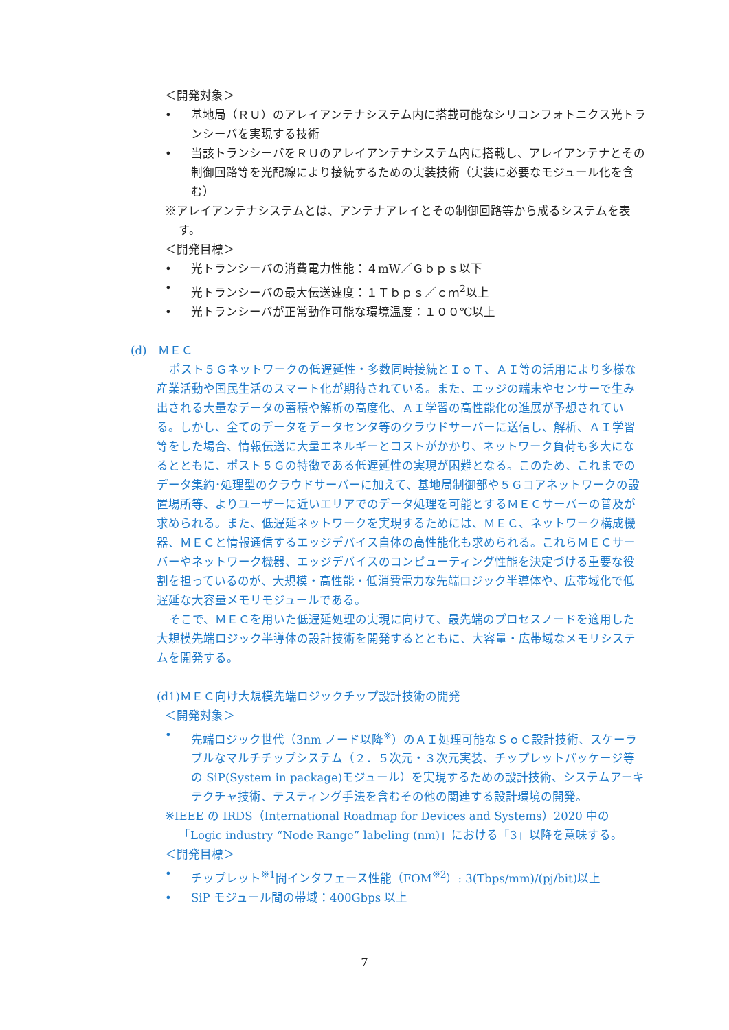＜開発対象＞
• 基地局（ＲＵ）のアレイアンテナシステム内に搭載可能なシリコンフォトニクス光トランシーバを実現する技術
• 当該トランシーバをＲＵのアレイアンテナシステム内に搭載し、アレイアンテナとその制御回路等を光配線により接続するための実装技術（実装に必要なモジュール化を含む）
※アレイアンテナシステムとは、アンテナアレイとその制御回路等から成るシステムを表す。
＜開発目標＞
• 光トランシーバの消費電力性能：４mW／Ｇｂｐｓ以下
• 光トランシーバの最大伝送速度：１Ｔｂｐｓ／ｃｍ<sup>2</sup>以上
• 光トランシーバが正常動作可能な環境温度：１００℃以上
(d)　ＭＥＣ
ポスト５Ｇネットワークの低遅延性・多数同時接続とＩｏＴ、ＡＩ等の活用により多様な産業活動や国民生活のスマート化が期待されている。また、エッジの端末やセンサーで生み出される大量なデータの蓄積や解析の高度化、ＡＩ学習の高性能化の進展が予想されている。しかし、全てのデータをデータセンタ等のクラウドサーバーに送信し、解析、ＡＩ学習等をした場合、情報伝送に大量エネルギーとコストがかかり、ネットワーク負荷も多大になるとともに、ポスト５Ｇの特徴である低遅延性の実現が困難となる。このため、これまでのデータ集約･処理型のクラウドサーバーに加えて、基地局制御部や５Ｇコアネットワークの設置場所等、よりユーザーに近いエリアでのデータ処理を可能とするＭＥＣサーバーの普及が求められる。また、低遅延ネットワークを実現するためには、ＭＥＣ、ネットワーク構成機器、ＭＥＣと情報通信するエッジデバイス自体の高性能化も求められる。これらＭＥＣサーバーやネットワーク機器、エッジデバイスのコンピューティング性能を決定づける重要な役割を担っているのが、大規模・高性能・低消費電力な先端ロジック半導体や、広帯域化で低遅延な大容量メモリモジュールである。
そこで、ＭＥＣを用いた低遅延処理の実現に向けて、最先端のプロセスノードを適用した大規模先端ロジック半導体の設計技術を開発するとともに、大容量・広帯域なメモリシステムを開発する。
(d1)ＭＥＣ向け大規模先端ロジックチップ設計技術の開発
＜開発対象＞
• 先端ロジック世代（3nm ノード以降<sup>※</sup>）のＡＩ処理可能なＳｏＣ設計技術、スケーラブルなマルチチップシステム（２．５次元・３次元実装、チップレットパッケージ等の SiP(System in package)モジュール）を実現するための設計技術、システムアーキテクチャ技術、テスティング手法を含むその他の関連する設計環境の開発。
※IEEE の IRDS（International Roadmap for Devices and Systems）2020 中の「Logic industry “Node Range” labeling (nm)」における「3」以降を意味する。
＜開発目標＞
• チップレット<sup>※1</sup>間インタフェース性能（FOM<sup>※2</sup>）: 3(Tbps/mm)/(pj/bit)以上
• SiP モジュール間の帯域：400Gbps 以上
7